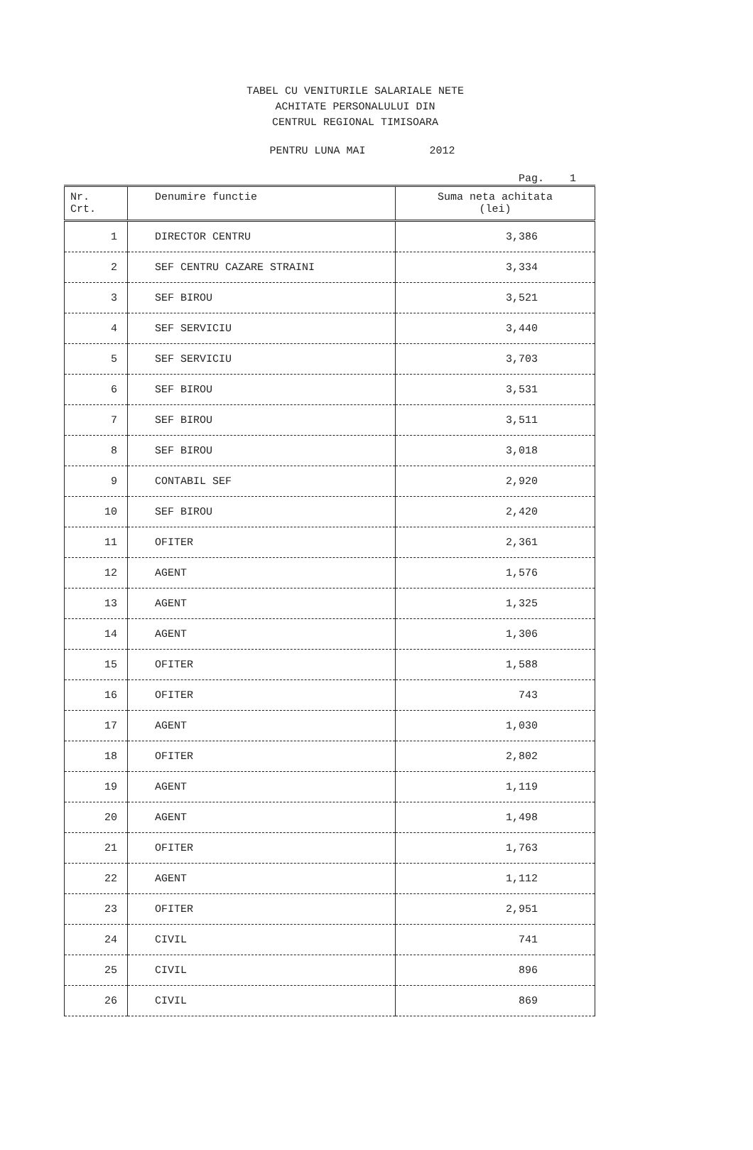TABEL CU VENITURILE SALARIALE NETE
ACHITATE PERSONALULUI DIN
CENTRUL REGIONAL TIMISOARA
PENTRU LUNA MAI 2012
Pag. 1
| Nr. Crt. | Denumire functie | Suma neta achitata (lei) |
| --- | --- | --- |
| 1 | DIRECTOR CENTRU | 3,386 |
| 2 | SEF CENTRU CAZARE STRAINI | 3,334 |
| 3 | SEF BIROU | 3,521 |
| 4 | SEF SERVICIU | 3,440 |
| 5 | SEF SERVICIU | 3,703 |
| 6 | SEF BIROU | 3,531 |
| 7 | SEF BIROU | 3,511 |
| 8 | SEF BIROU | 3,018 |
| 9 | CONTABIL SEF | 2,920 |
| 10 | SEF BIROU | 2,420 |
| 11 | OFITER | 2,361 |
| 12 | AGENT | 1,576 |
| 13 | AGENT | 1,325 |
| 14 | AGENT | 1,306 |
| 15 | OFITER | 1,588 |
| 16 | OFITER | 743 |
| 17 | AGENT | 1,030 |
| 18 | OFITER | 2,802 |
| 19 | AGENT | 1,119 |
| 20 | AGENT | 1,498 |
| 21 | OFITER | 1,763 |
| 22 | AGENT | 1,112 |
| 23 | OFITER | 2,951 |
| 24 | CIVIL | 741 |
| 25 | CIVIL | 896 |
| 26 | CIVIL | 869 |